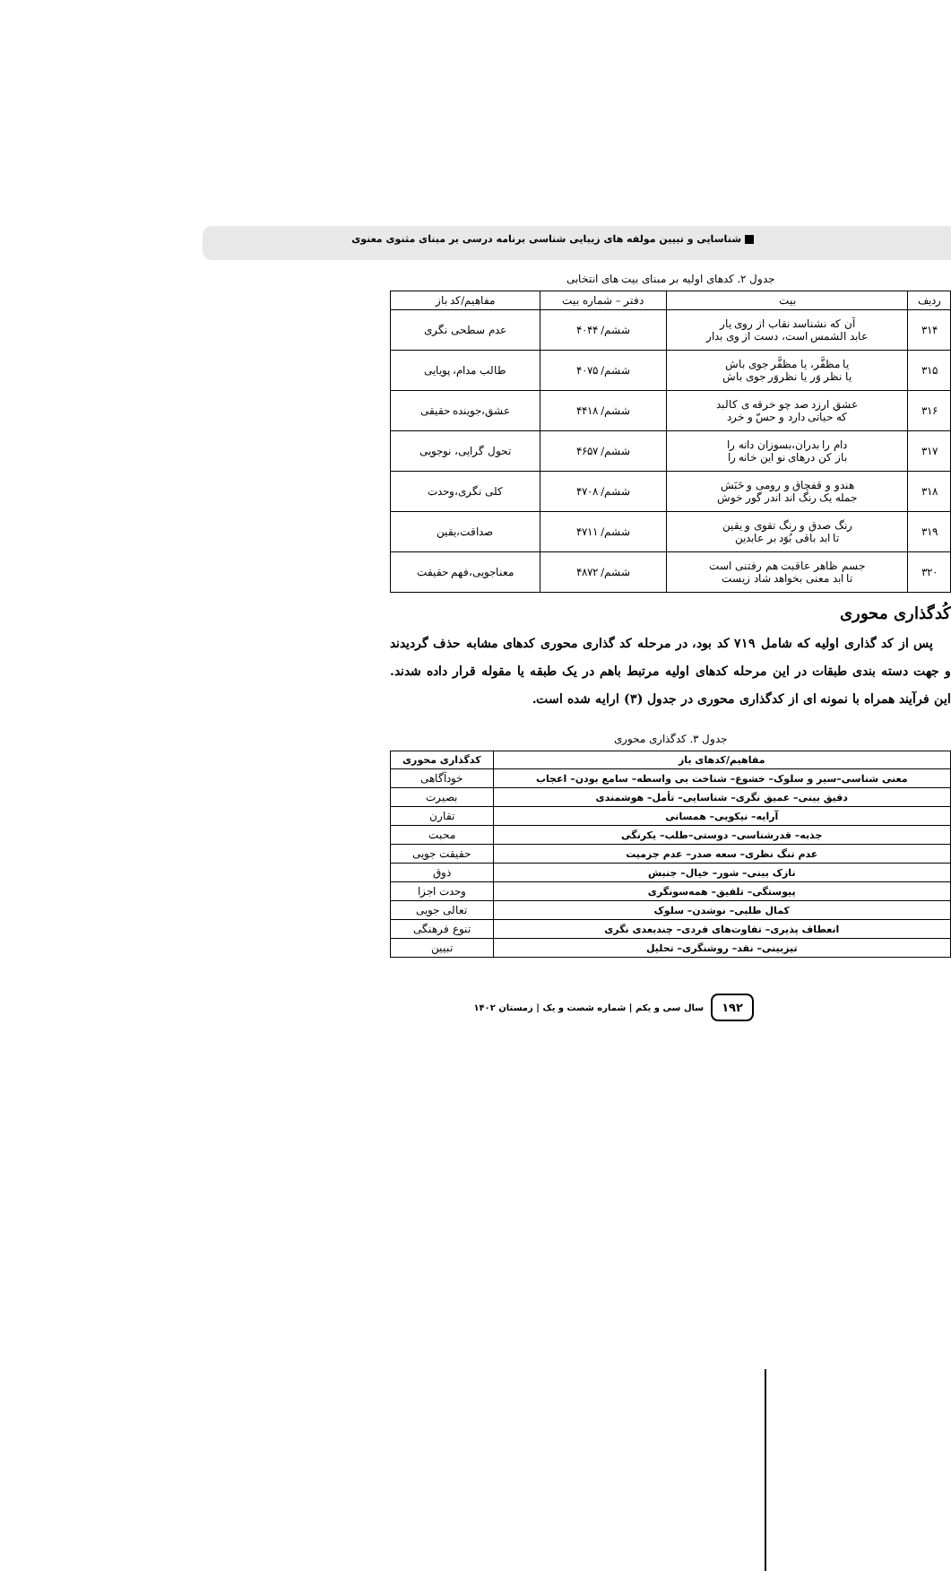شناسایی و تبیین مولفه های زیبایی شناسی برنامه درسی بر مبنای مثنوی معنوی
جدول ۲. کدهای اولیه بر مبنای بیت های انتخابی
| ردیف | بیت | دفتر – شماره بیت | مفاهیم/کد باز |
| --- | --- | --- | --- |
| ۳۱۴ | آن که نشناسد نقاب از روی یار عابد الشمس است، دست از وی بدار | ششم/ ۴۰۴۴ | عدم سطحی نگری |
| ۳۱۵ | یا مظفَّر، یا مظفَّر جوی باش یا نظر وَر یا نظروَر جوی باش | ششم/ ۴۰۷۵ | طالب مدام، پویایی |
| ۳۱۶ | عشق ارزد صد چو خرقه ی کالبد که حیاتی دارد و حسّ و خرد | ششم/ ۴۴۱۸ | عشق،جوینده حقیقی |
| ۳۱۷ | دام را بدران،بسوزان دانه را باز کن درهای نو این خانه را | ششم/ ۴۶۵۷ | تحول گرایی، نوجویی |
| ۳۱۸ | هندو و قفچاق و رومی و حَبَش جمله یک رنگ اند اندر گور خوش | ششم/ ۴۷۰۸ | کلی نگری،وحدت |
| ۳۱۹ | رنگ صدق و رنگ تقوی و یقین تا ابد باقی بُوَد بر عابدین | ششم/ ۴۷۱۱ | صداقت،یقین |
| ۳۲۰ | جسم ظاهر عاقبت هم رفتنی است تا ابد معنی بخواهد شاد زیست | ششم/ ۴۸۷۲ | معناجویی،فهم حقیقت |
کُدگذاری محوری
پس از کد گذاری اولیه که شامل ۷۱۹ کد بود، در مرحله کد گذاری محوری کدهای مشابه حذف گردیدند و جهت دسته بندی طبقات در این مرحله کدهای اولیه مرتبط باهم در یک طبقه یا مقوله قرار داده شدند. این فرآیند همراه با نمونه ای از کدگذاری محوری در جدول (۳) ارایه شده است.
جدول ۳. کدگذاری محوری
| مفاهیم/کدهای باز | کدگذاری محوری |
| --- | --- |
| معنی شناسی–سیر و سلوک– خشوع– شناخت بی واسطه– سامع بودن– اعجاب | خودآگاهی |
| دقیق بینی– عمیق نگری– شناسایی– تأمل– هوشمندی | بصیرت |
| آرایه– نیکویی– همسانی | تقارن |
| جذبه– قدرشناسی– دوستی–طلب– یکرنگی | محبت |
| عدم تنگ نظری– سعه صدر– عدم جزمیت | حقیقت جویی |
| نازک بینی– شور– خیال– جنبش | ذوق |
| پیوستگی– تلفیق– همه‌سونگری | وحدت اجزا |
| کمال طلبی– نوشدن– سلوک | تعالی جویی |
| انعطاف پذیری– تفاوت‌های فردی– چندبعدی نگری | تنوع فرهنگی |
| تیزبینی– نقد– روشنگری– تحلیل | تبیین |
۱۹۲ سال سی و یکم | شماره شصت و یک | زمستان ۱۴۰۲